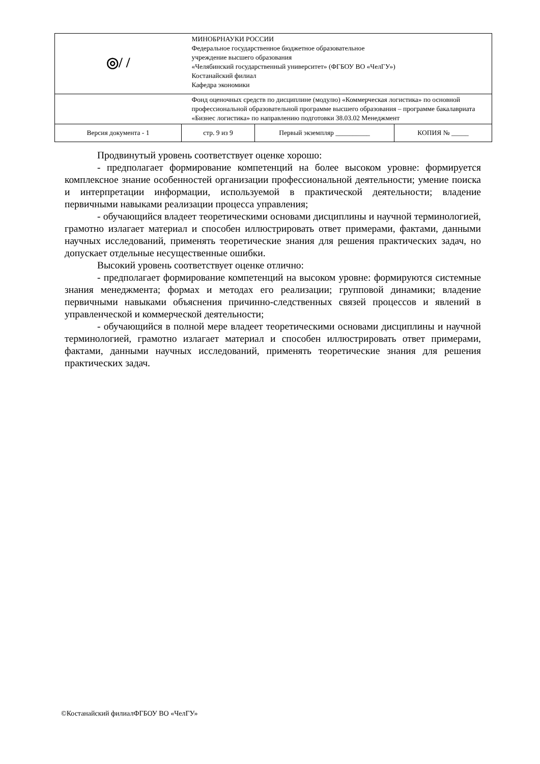| ◎/ / | МИНОБРНАУКИ РОССИИ Федеральное государственное бюджетное образовательное учреждение высшего образования «Челябинский государственный университет» (ФГБОУ ВО «ЧелГУ») Костанайский филиал Кафедра экономики | | |
| | Фонд оценочных средств по дисциплине (модулю) «Коммерческая логистика» по основной профессиональной образовательной программе высшего образования – программе бакалавриата «Бизнес логистика» по направлению подготовки 38.03.02 Менеджмент | | |
| Версия документа - 1 | стр. 9 из 9 | Первый экземпляр __________ | КОПИЯ № _____ |
Продвинутый уровень соответствует оценке хорошо:
- предполагает формирование компетенций на более высоком уровне: формируется комплексное знание особенностей организации профессиональной деятельности; умение поиска и интерпретации информации, используемой в практической деятельности; владение первичными навыками реализации процесса управления;
- обучающийся владеет теоретическими основами дисциплины и научной терминологией, грамотно излагает материал и способен иллюстрировать ответ примерами, фактами, данными научных исследований, применять теоретические знания для решения практических задач, но допускает отдельные несущественные ошибки.
Высокий уровень соответствует оценке отлично:
- предполагает формирование компетенций на высоком уровне: формируются системные знания менеджмента; формах и методах его реализации; групповой динамики; владение первичными навыками объяснения причинно-следственных связей процессов и явлений в управленческой и коммерческой деятельности;
- обучающийся в полной мере владеет теоретическими основами дисциплины и научной терминологией, грамотно излагает материал и способен иллюстрировать ответ примерами, фактами, данными научных исследований, применять теоретические знания для решения практических задач.
©Костанайский филиалФГБОУ ВО «ЧелГУ»